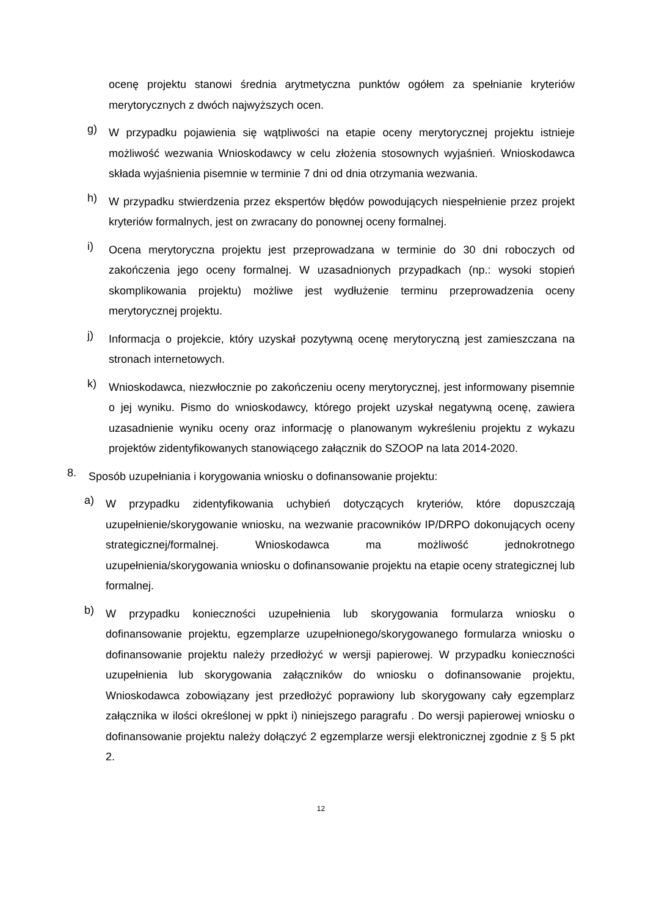ocenę projektu stanowi średnia arytmetyczna punktów ogółem za spełnianie kryteriów merytorycznych z dwóch najwyższych ocen.
g)
W przypadku pojawienia się wątpliwości na etapie oceny merytorycznej projektu istnieje możliwość wezwania Wnioskodawcy w celu złożenia stosownych wyjaśnień. Wnioskodawca składa wyjaśnienia pisemnie w terminie 7 dni od dnia otrzymania wezwania.
h)
W przypadku stwierdzenia przez ekspertów błędów powodujących niespełnienie przez projekt kryteriów formalnych, jest on zwracany do ponownej oceny formalnej.
i)
Ocena merytoryczna projektu jest przeprowadzana w terminie do 30 dni roboczych od zakończenia jego oceny formalnej. W uzasadnionych przypadkach (np.: wysoki stopień skomplikowania projektu) możliwe jest wydłużenie terminu przeprowadzenia oceny merytorycznej projektu.
j)
Informacja o projekcie, który uzyskał pozytywną ocenę merytoryczną jest zamieszczana na stronach internetowych.
k)
Wnioskodawca, niezwłocznie po zakończeniu oceny merytorycznej, jest informowany pisemnie o jej wyniku. Pismo do wnioskodawcy, którego projekt uzyskał negatywną ocenę, zawiera uzasadnienie wyniku oceny oraz informację o planowanym wykreśleniu projektu z wykazu projektów zidentyfikowanych stanowiącego załącznik do SZOOP na lata 2014-2020.
8.
Sposób uzupełniania i korygowania wniosku o dofinansowanie projektu:
a)
W przypadku zidentyfikowania uchybień dotyczących kryteriów, które dopuszczają uzupełnienie/skorygowanie wniosku, na wezwanie pracowników IP/DRPO dokonujących oceny strategicznej/formalnej. Wnioskodawca ma możliwość jednokrotnego uzupełnienia/skorygowania wniosku o dofinansowanie projektu na etapie oceny strategicznej lub formalnej.
b)
W przypadku konieczności uzupełnienia lub skorygowania formularza wniosku o dofinansowanie projektu, egzemplarze uzupełnionego/skorygowanego formularza wniosku o dofinansowanie projektu należy przedłożyć w wersji papierowej. W przypadku konieczności uzupełnienia lub skorygowania załączników do wniosku o dofinansowanie projektu, Wnioskodawca zobowiązany jest przedłożyć poprawiony lub skorygowany cały egzemplarz załącznika w ilości określonej w ppkt i) niniejszego paragrafu . Do wersji papierowej wniosku o dofinansowanie projektu należy dołączyć 2 egzemplarze wersji elektronicznej zgodnie z § 5 pkt 2.
12